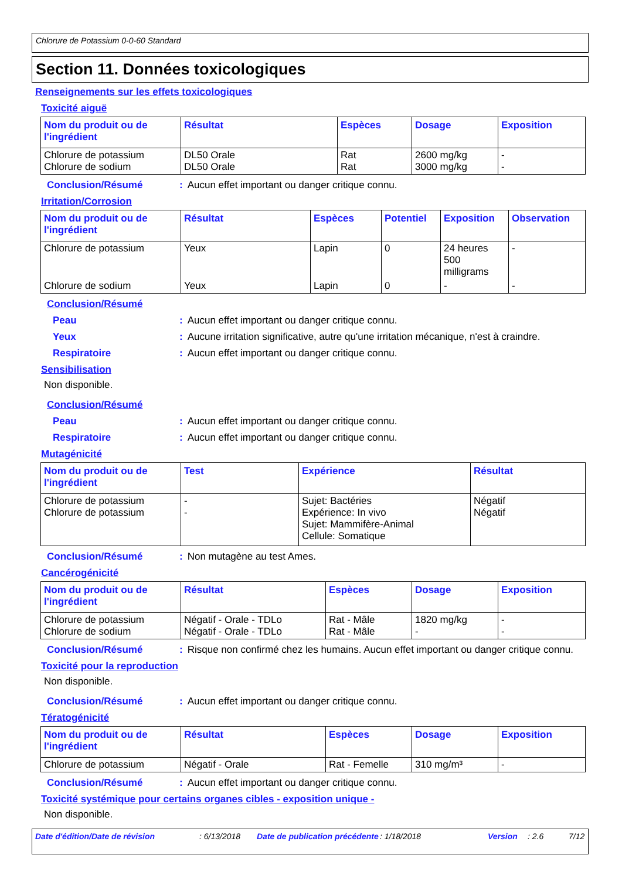Chlorure de Potassium 0-0-60 Standard
Section 11. Données toxicologiques
Renseignements sur les effets toxicologiques
Toxicité aiguë
| Nom du produit ou de l'ingrédient | Résultat | Espèces | Dosage | Exposition |
| --- | --- | --- | --- | --- |
| Chlorure de potassium Chlorure de sodium | DL50 Orale DL50 Orale | Rat Rat | 2600 mg/kg 3000 mg/kg | - - |
Conclusion/Résumé: Aucun effet important ou danger critique connu.
Irritation/Corrosion
| Nom du produit ou de l'ingrédient | Résultat | Espèces | Potentiel | Exposition | Observation |
| --- | --- | --- | --- | --- | --- |
| Chlorure de potassium | Yeux | Lapin | 0 | 24 heures 500 milligrams | - |
| Chlorure de sodium | Yeux | Lapin | 0 | - | - |
Conclusion/Résumé
Peau: Aucun effet important ou danger critique connu.
Yeux: Aucune irritation significative, autre qu'une irritation mécanique, n'est à craindre.
Respiratoire: Aucun effet important ou danger critique connu.
Sensibilisation
Non disponible.
Conclusion/Résumé
Peau: Aucun effet important ou danger critique connu.
Respiratoire: Aucun effet important ou danger critique connu.
Mutagénicité
| Nom du produit ou de l'ingrédient | Test | Expérience | Résultat |
| --- | --- | --- | --- |
| Chlorure de potassium Chlorure de potassium | - - | Sujet: Bactéries Expérience: In vivo Sujet: Mammifère-Animal Cellule: Somatique | Négatif Négatif |
Conclusion/Résumé: Non mutagène au test Ames.
Cancérogénicité
| Nom du produit ou de l'ingrédient | Résultat | Espèces | Dosage | Exposition |
| --- | --- | --- | --- | --- |
| Chlorure de potassium Chlorure de sodium | Négatif - Orale - TDLo Négatif - Orale - TDLo | Rat - Mâle Rat - Mâle | 1820 mg/kg - | - - |
Conclusion/Résumé: Risque non confirmé chez les humains. Aucun effet important ou danger critique connu.
Toxicité pour la reproduction
Non disponible.
Conclusion/Résumé: Aucun effet important ou danger critique connu.
Tératogénicité
| Nom du produit ou de l'ingrédient | Résultat | Espèces | Dosage | Exposition |
| --- | --- | --- | --- | --- |
| Chlorure de potassium | Négatif - Orale | Rat - Femelle | 310 mg/m³ | - |
Conclusion/Résumé: Aucun effet important ou danger critique connu.
Toxicité systémique pour certains organes cibles - exposition unique -
Non disponible.
Date d'édition/Date de révision: 6/13/2018 Date de publication précédente: 1/18/2018 Version: 2.6 7/12